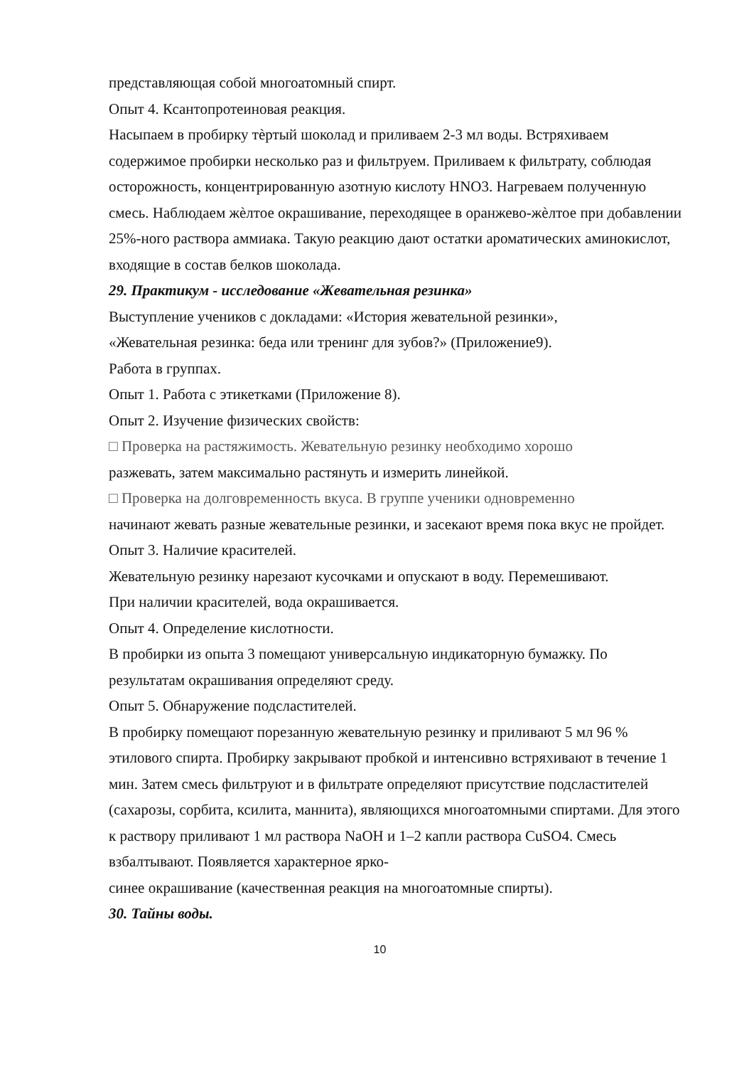представляющая собой многоатомный спирт.
Опыт 4. Ксантопротеиновая реакция.
Насыпаем в пробирку тѐртый шоколад и приливаем 2-3 мл воды. Встряхиваем содержимое пробирки несколько раз и фильтруем. Приливаем к фильтрату, соблюдая осторожность, концентрированную азотную кислоту HNO3. Нагреваем полученную смесь. Наблюдаем жѐлтое окрашивание, переходящее в оранжево-жѐлтое при добавлении 25%-ного раствора аммиака. Такую реакцию дают остатки ароматических аминокислот, входящие в состав белков шоколада.
29. Практикум - исследование «Жевательная резинка»
Выступление учеников с докладами: «История жевательной резинки»,
«Жевательная резинка: беда или тренинг для зубов?» (Приложение9).
Работа в группах.
Опыт 1. Работа с этикетками (Приложение 8).
Опыт 2. Изучение физических свойств:
□ Проверка на растяжимость. Жевательную резинку необходимо хорошо
разжевать, затем максимально растянуть и измерить линейкой.
□ Проверка на долговременность вкуса. В группе ученики одновременно
начинают жевать разные жевательные резинки, и засекают время пока вкус не пройдет.
Опыт 3. Наличие красителей.
Жевательную резинку нарезают кусочками и опускают в воду. Перемешивают.
При наличии красителей, вода окрашивается.
Опыт 4. Определение кислотности.
В пробирки из опыта 3 помещают универсальную индикаторную бумажку. По результатам окрашивания определяют среду.
Опыт 5. Обнаружение подсластителей.
В пробирку помещают порезанную жевательную резинку и приливают 5 мл 96 % этилового спирта. Пробирку закрывают пробкой и интенсивно встряхивают в течение 1 мин. Затем смесь фильтруют и в фильтрате определяют присутствие подсластителей (сахарозы, сорбита, ксилита, маннита), являющихся многоатомными спиртами. Для этого к раствору приливают 1 мл раствора NaOH и 1–2 капли раствора CuSO4. Смесь взбалтывают. Появляется характерное ярко-
синее окрашивание (качественная реакция на многоатомные спирты).
30. Тайны воды.
10